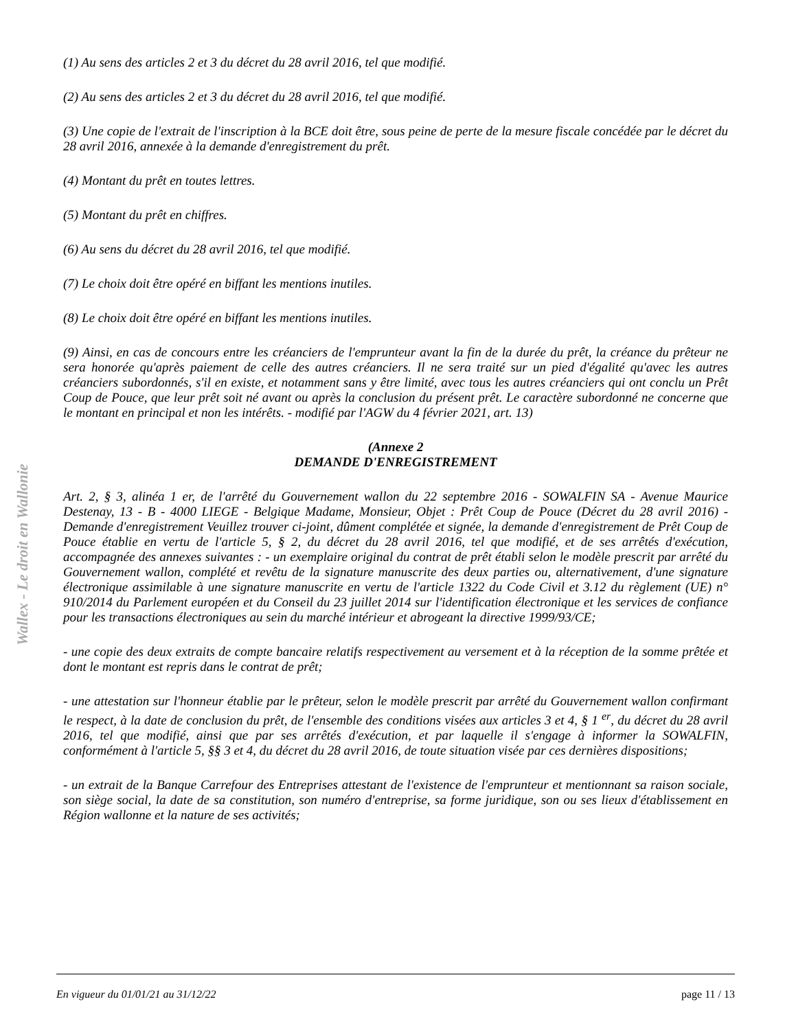Wallex - Le droit en Wallonie
(1) Au sens des articles 2 et 3 du décret du 28 avril 2016, tel que modifié.
(2) Au sens des articles 2 et 3 du décret du 28 avril 2016, tel que modifié.
(3) Une copie de l'extrait de l'inscription à la BCE doit être, sous peine de perte de la mesure fiscale concédée par le décret du 28 avril 2016, annexée à la demande d'enregistrement du prêt.
(4) Montant du prêt en toutes lettres.
(5) Montant du prêt en chiffres.
(6) Au sens du décret du 28 avril 2016, tel que modifié.
(7) Le choix doit être opéré en biffant les mentions inutiles.
(8) Le choix doit être opéré en biffant les mentions inutiles.
(9) Ainsi, en cas de concours entre les créanciers de l'emprunteur avant la fin de la durée du prêt, la créance du prêteur ne sera honorée qu'après paiement de celle des autres créanciers. Il ne sera traité sur un pied d'égalité qu'avec les autres créanciers subordonnés, s'il en existe, et notamment sans y être limité, avec tous les autres créanciers qui ont conclu un Prêt Coup de Pouce, que leur prêt soit né avant ou après la conclusion du présent prêt. Le caractère subordonné ne concerne que le montant en principal et non les intérêts. - modifié par l'AGW du 4 février 2021, art. 13)
(Annexe 2
DEMANDE D'ENREGISTREMENT
Art. 2, § 3, alinéa 1 er, de l'arrêté du Gouvernement wallon du 22 septembre 2016 - SOWALFIN SA - Avenue Maurice Destenay, 13 - B - 4000 LIEGE - Belgique Madame, Monsieur, Objet : Prêt Coup de Pouce (Décret du 28 avril 2016) - Demande d'enregistrement Veuillez trouver ci-joint, dûment complétée et signée, la demande d'enregistrement de Prêt Coup de Pouce établie en vertu de l'article 5, § 2, du décret du 28 avril 2016, tel que modifié, et de ses arrêtés d'exécution, accompagnée des annexes suivantes : - un exemplaire original du contrat de prêt établi selon le modèle prescrit par arrêté du Gouvernement wallon, complété et revêtu de la signature manuscrite des deux parties ou, alternativement, d'une signature électronique assimilable à une signature manuscrite en vertu de l'article 1322 du Code Civil et 3.12 du règlement (UE) n° 910/2014 du Parlement européen et du Conseil du 23 juillet 2014 sur l'identification électronique et les services de confiance pour les transactions électroniques au sein du marché intérieur et abrogeant la directive 1999/93/CE;
- une copie des deux extraits de compte bancaire relatifs respectivement au versement et à la réception de la somme prêtée et dont le montant est repris dans le contrat de prêt;
- une attestation sur l'honneur établie par le prêteur, selon le modèle prescrit par arrêté du Gouvernement wallon confirmant le respect, à la date de conclusion du prêt, de l'ensemble des conditions visées aux articles 3 et 4, § 1 <sup>er</sup>, du décret du 28 avril 2016, tel que modifié, ainsi que par ses arrêtés d'exécution, et par laquelle il s'engage à informer la SOWALFIN, conformément à l'article 5, §§ 3 et 4, du décret du 28 avril 2016, de toute situation visée par ces dernières dispositions;
- un extrait de la Banque Carrefour des Entreprises attestant de l'existence de l'emprunteur et mentionnant sa raison sociale, son siège social, la date de sa constitution, son numéro d'entreprise, sa forme juridique, son ou ses lieux d'établissement en Région wallonne et la nature de ses activités;
En vigueur du 01/01/21 au 31/12/22 page 11 / 13